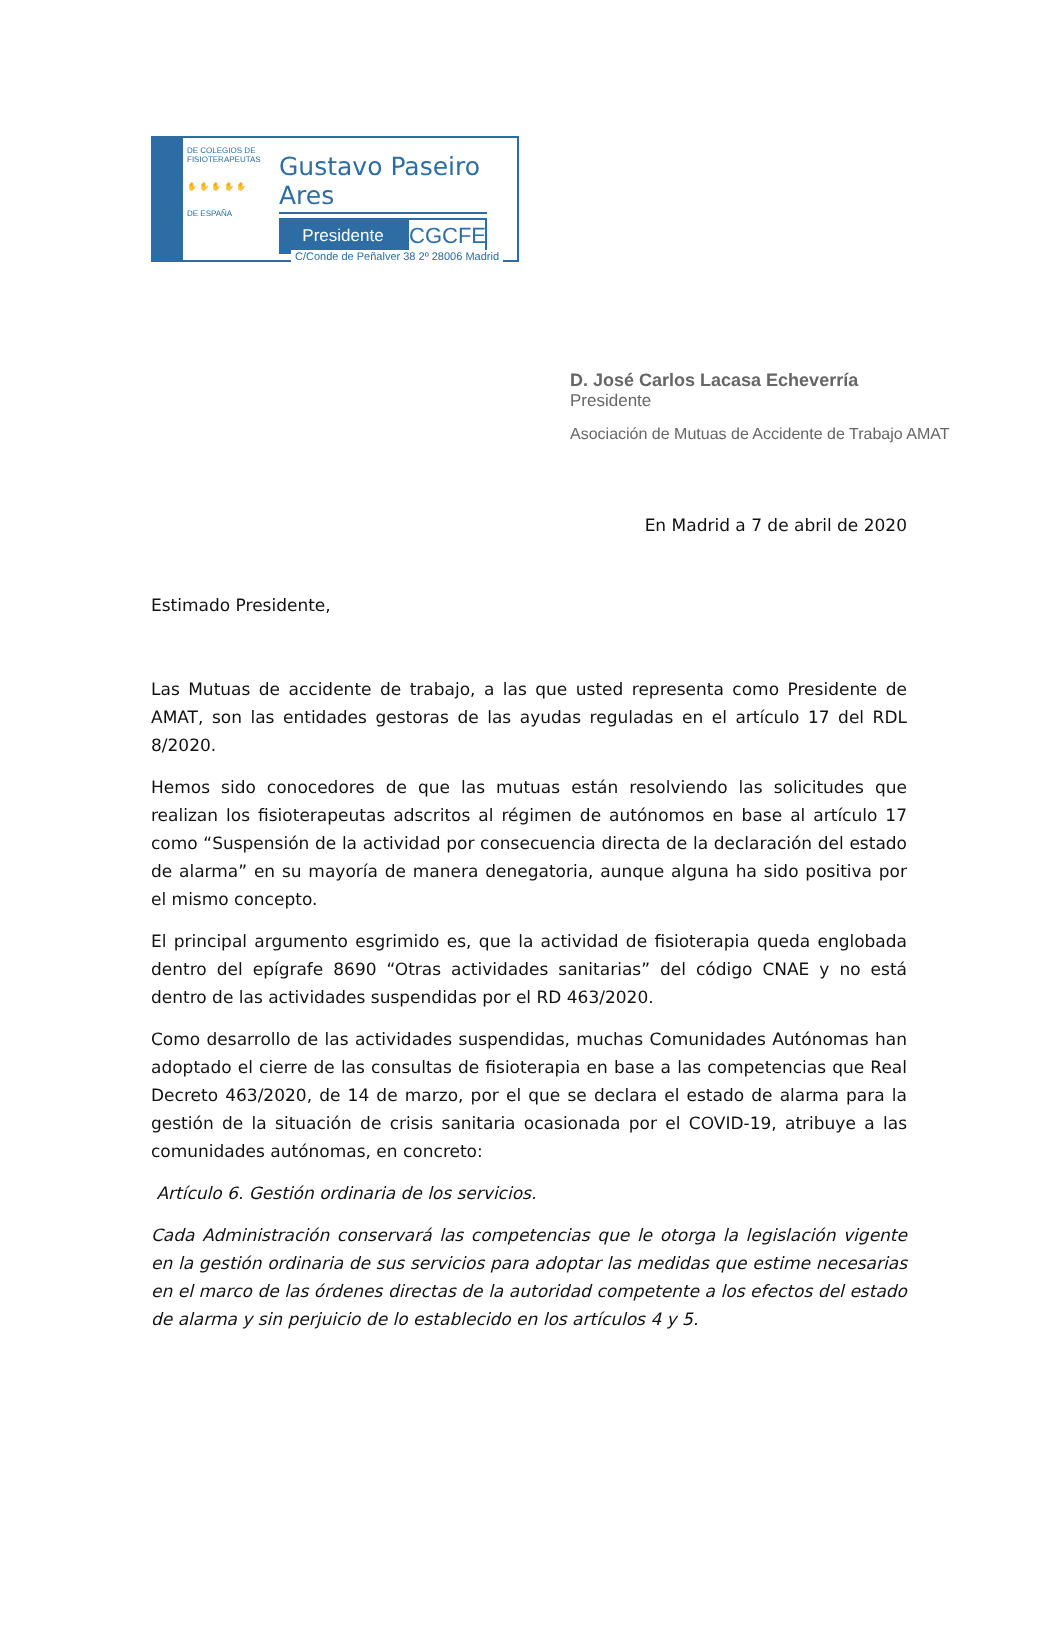DE COLEGIOS DE FISIOTERAPEUTAS
✋ ✋ ✋ ✋ ✋
DE ESPAÑA
Gustavo Paseiro Ares
Presidente
CGCFE
C/Conde de Peñalver 38 2º 28006 Madrid
D. José Carlos Lacasa Echeverría
Presidente
Asociación de Mutuas de Accidente de Trabajo AMAT
En Madrid a 7 de abril de 2020
Estimado Presidente,
Las Mutuas de accidente de trabajo, a las que usted representa como Presidente de AMAT, son las entidades gestoras de las ayudas reguladas en el artículo 17 del RDL 8/2020.
Hemos sido conocedores de que las mutuas están resolviendo las solicitudes que realizan los fisioterapeutas adscritos al régimen de autónomos en base al artículo 17 como “Suspensión de la actividad por consecuencia directa de la declaración del estado de alarma” en su mayoría de manera denegatoria, aunque alguna ha sido positiva por el mismo concepto.
El principal argumento esgrimido es, que la actividad de fisioterapia queda englobada dentro del epígrafe 8690 “Otras actividades sanitarias” del código CNAE y no está dentro de las actividades suspendidas por el RD 463/2020.
Como desarrollo de las actividades suspendidas, muchas Comunidades Autónomas han adoptado el cierre de las consultas de fisioterapia en base a las competencias que Real Decreto 463/2020, de 14 de marzo, por el que se declara el estado de alarma para la gestión de la situación de crisis sanitaria ocasionada por el COVID-19, atribuye a las comunidades autónomas, en concreto:
Artículo 6. Gestión ordinaria de los servicios.
Cada Administración conservará las competencias que le otorga la legislación vigente en la gestión ordinaria de sus servicios para adoptar las medidas que estime necesarias en el marco de las órdenes directas de la autoridad competente a los efectos del estado de alarma y sin perjuicio de lo establecido en los artículos 4 y 5.